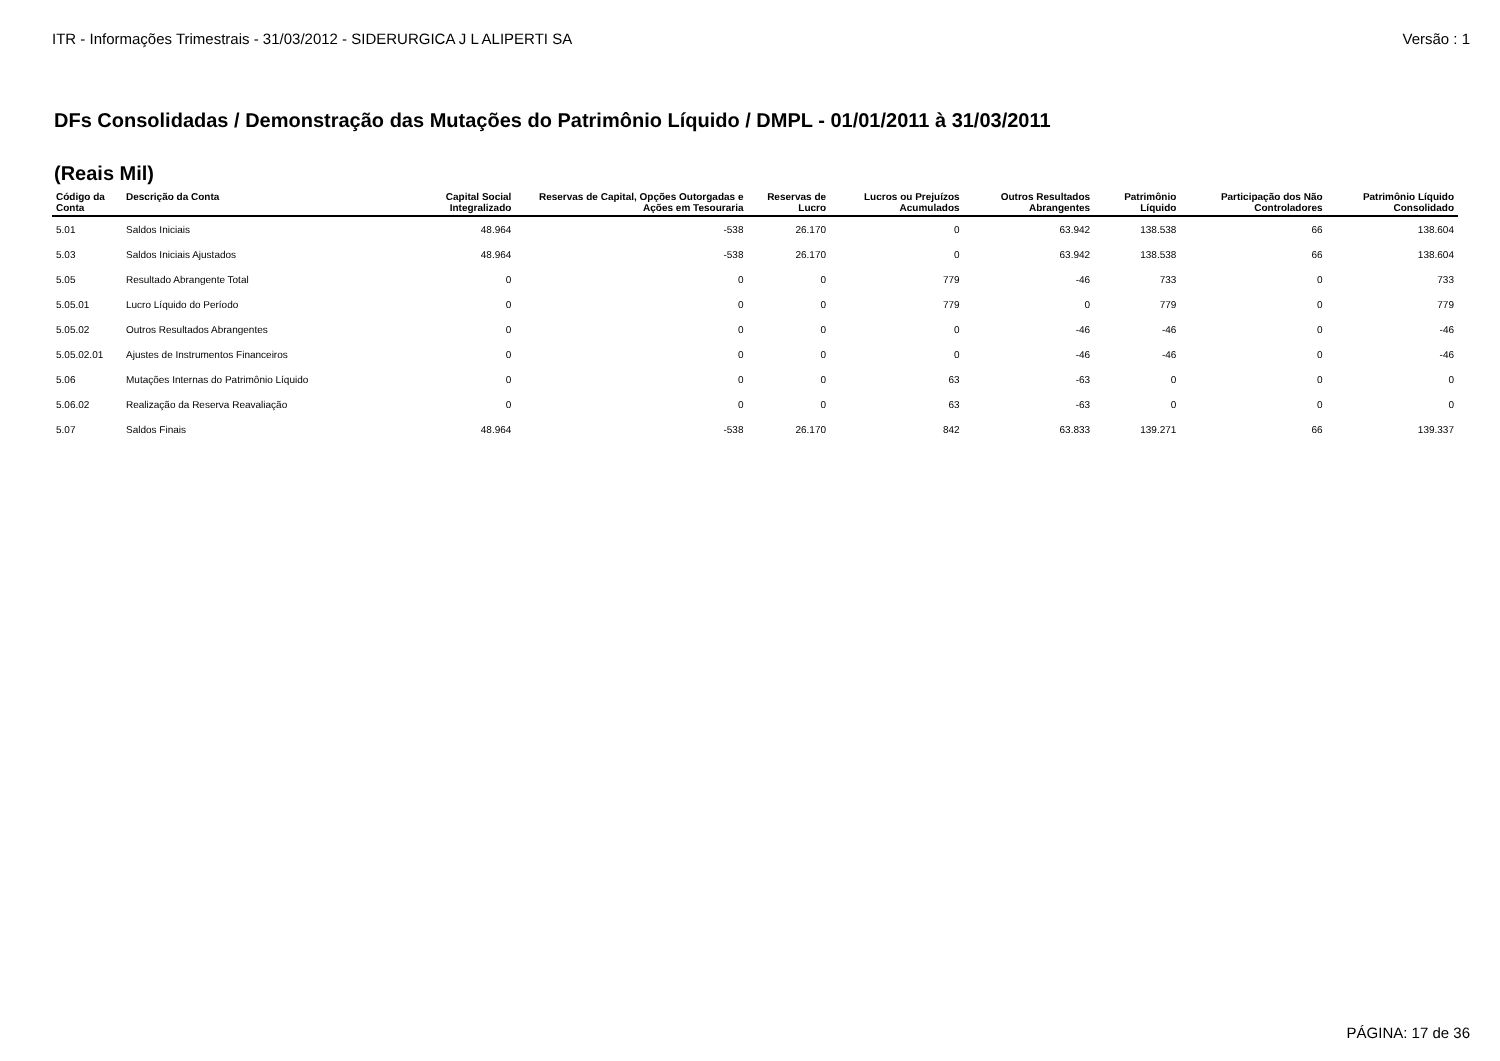ITR - Informações Trimestrais - 31/03/2012 - SIDERURGICA J L ALIPERTI SA Versão : 1
DFs Consolidadas / Demonstração das Mutações do Patrimônio Líquido / DMPL - 01/01/2011 à 31/03/2011
(Reais Mil)
| Código da Conta | Descrição da Conta | Capital Social Integralizado | Reservas de Capital, Opções Outorgadas e Ações em Tesouraria | Reservas de Lucro | Lucros ou Prejuízos Acumulados | Outros Resultados Abrangentes | Patrimônio Líquido | Participação dos Não Controladores | Patrimônio Líquido Consolidado |
| --- | --- | --- | --- | --- | --- | --- | --- | --- | --- |
| 5.01 | Saldos Iniciais | 48.964 | -538 | 26.170 | 0 | 63.942 | 138.538 | 66 | 138.604 |
| 5.03 | Saldos Iniciais Ajustados | 48.964 | -538 | 26.170 | 0 | 63.942 | 138.538 | 66 | 138.604 |
| 5.05 | Resultado Abrangente Total | 0 | 0 | 0 | 779 | -46 | 733 | 0 | 733 |
| 5.05.01 | Lucro Líquido do Período | 0 | 0 | 0 | 779 | 0 | 779 | 0 | 779 |
| 5.05.02 | Outros Resultados Abrangentes | 0 | 0 | 0 | 0 | -46 | -46 | 0 | -46 |
| 5.05.02.01 | Ajustes de Instrumentos Financeiros | 0 | 0 | 0 | 0 | -46 | -46 | 0 | -46 |
| 5.06 | Mutações Internas do Patrimônio Líquido | 0 | 0 | 0 | 63 | -63 | 0 | 0 | 0 |
| 5.06.02 | Realização da Reserva Reavaliação | 0 | 0 | 0 | 63 | -63 | 0 | 0 | 0 |
| 5.07 | Saldos Finais | 48.964 | -538 | 26.170 | 842 | 63.833 | 139.271 | 66 | 139.337 |
PÁGINA: 17 de 36